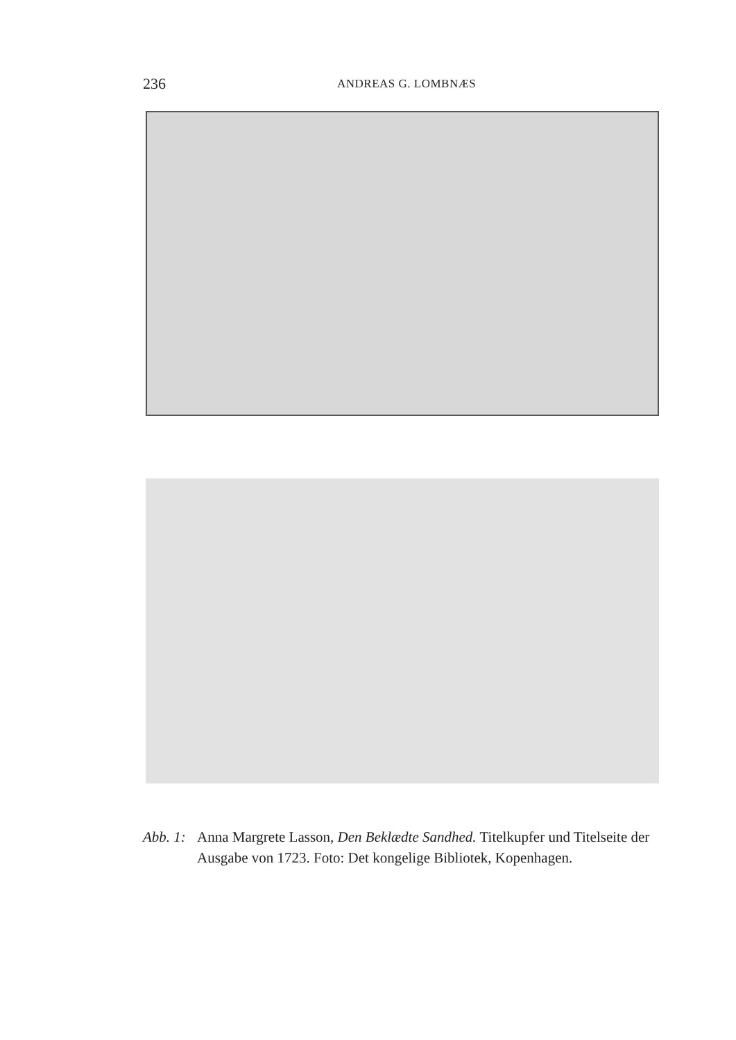236 ANDREAS G. LOMBNÆS
Abb. 1: Anna Margrete Lasson, Den Beklædte Sandhed. Titelkupfer und Titelseite der Ausgabe von 1723. Foto: Det kongelige Bibliotek, Kopenhagen.